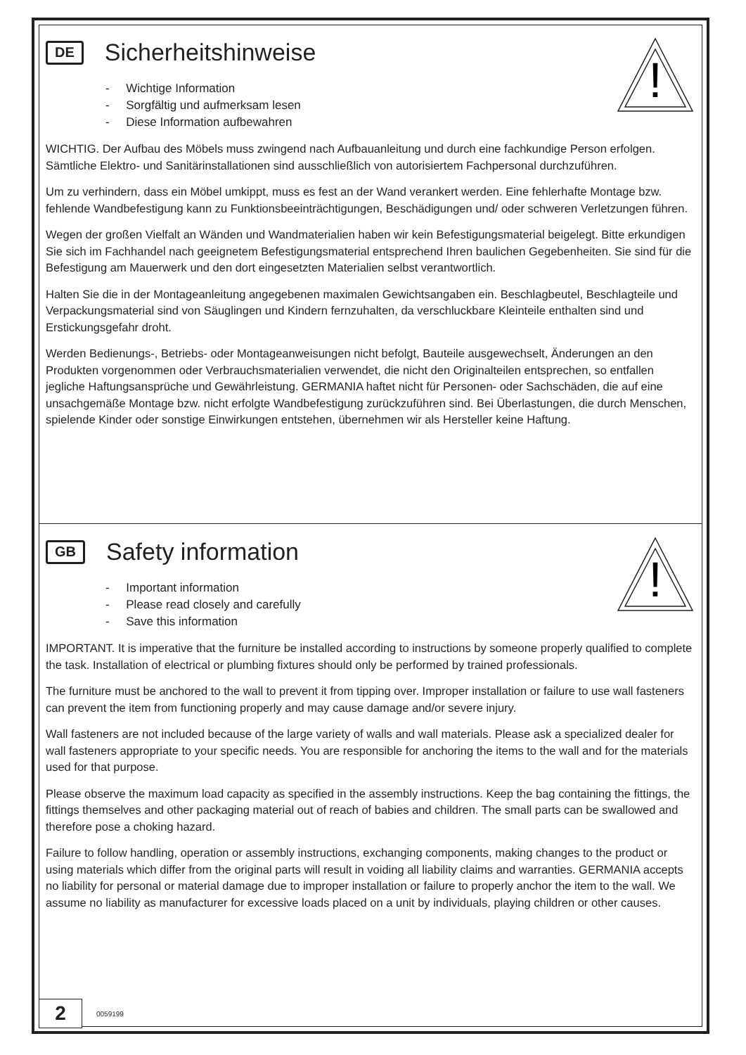!
DE
Sicherheitshinweise
- Wichtige Information
- Sorgfältig und aufmerksam lesen
- Diese Information aufbewahren
WICHTIG. Der Aufbau des Möbels muss zwingend nach Aufbauanleitung und durch eine fachkundige Person erfolgen. Sämtliche Elektro- und Sanitärinstallationen sind ausschließlich von autorisiertem Fachpersonal durchzuführen.
Um zu verhindern, dass ein Möbel umkippt, muss es fest an der Wand verankert werden. Eine fehlerhafte Montage bzw. fehlende Wandbefestigung kann zu Funktionsbeeinträchtigungen, Beschädigungen und/ oder schweren Verletzungen führen.
Wegen der großen Vielfalt an Wänden und Wandmaterialien haben wir kein Befestigungsmaterial beigelegt. Bitte erkundigen Sie sich im Fachhandel nach geeignetem Befestigungsmaterial entsprechend Ihren baulichen Gegebenheiten. Sie sind für die Befestigung am Mauerwerk und den dort eingesetzten Materialien selbst verantwortlich.
Halten Sie die in der Montageanleitung angegebenen maximalen Gewichtsangaben ein. Beschlagbeutel, Beschlagteile und Verpackungsmaterial sind von Säuglingen und Kindern fernzuhalten, da verschluckbare Kleinteile enthalten sind und Erstickungsgefahr droht.
Werden Bedienungs-, Betriebs- oder Montageanweisungen nicht befolgt, Bauteile ausgewechselt, Änderungen an den Produkten vorgenommen oder Verbrauchsmaterialien verwendet, die nicht den Originalteilen entsprechen, so entfallen jegliche Haftungsansprüche und Gewährleistung. GERMANIA haftet nicht für Personen- oder Sachschäden, die auf eine unsachgemäße Montage bzw. nicht erfolgte Wandbefestigung zurückzuführen sind. Bei Überlastungen, die durch Menschen, spielende Kinder oder sonstige Einwirkungen entstehen, übernehmen wir als Hersteller keine Haftung.
!
GB
Safety information
- Important information
- Please read closely and carefully
- Save this information
IMPORTANT. It is imperative that the furniture be installed according to instructions by someone properly qualified to complete the task. Installation of electrical or plumbing fixtures should only be performed by trained professionals.
The furniture must be anchored to the wall to prevent it from tipping over. Improper installation or failure to use wall fasteners can prevent the item from functioning properly and may cause damage and/or severe injury.
Wall fasteners are not included because of the large variety of walls and wall materials. Please ask a specialized dealer for wall fasteners appropriate to your specific needs. You are responsible for anchoring the items to the wall and for the materials used for that purpose.
Please observe the maximum load capacity as specified in the assembly instructions. Keep the bag containing the fittings, the fittings themselves and other packaging material out of reach of babies and children. The small parts can be swallowed and therefore pose a choking hazard.
Failure to follow handling, operation or assembly instructions, exchanging components, making changes to the product or using materials which differ from the original parts will result in voiding all liability claims and warranties. GERMANIA accepts no liability for personal or material damage due to improper installation or failure to properly anchor the item to the wall. We assume no liability as manufacturer for excessive loads placed on a unit by individuals, playing children or other causes.
2
0059199